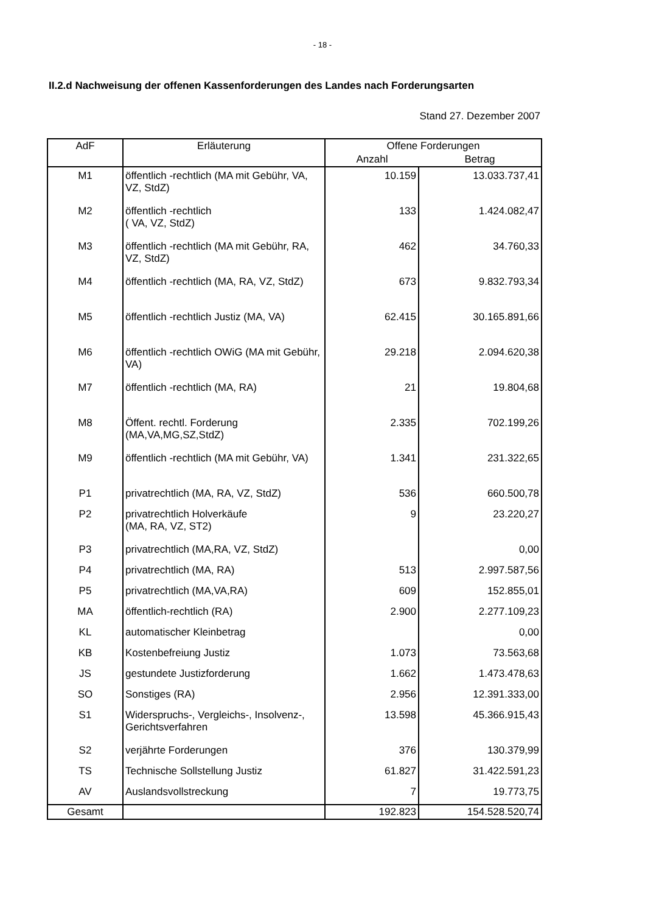- 18 -
II.2.d Nachweisung der offenen Kassenforderungen des Landes nach Forderungsarten
Stand 27. Dezember 2007
| AdF | Erläuterung | Offene Forderungen | |
| --- | --- | --- | --- |
| | | Anzahl | Betrag |
| M1 | öffentlich -rechtlich (MA mit Gebühr, VA, VZ, StdZ) | 10.159 | 13.033.737,41 |
| M2 | öffentlich -rechtlich ( VA, VZ, StdZ) | 133 | 1.424.082,47 |
| M3 | öffentlich -rechtlich (MA mit Gebühr, RA, VZ, StdZ) | 462 | 34.760,33 |
| M4 | öffentlich -rechtlich (MA, RA, VZ, StdZ) | 673 | 9.832.793,34 |
| M5 | öffentlich -rechtlich Justiz (MA, VA) | 62.415 | 30.165.891,66 |
| M6 | öffentlich -rechtlich OWiG (MA mit Gebühr, VA) | 29.218 | 2.094.620,38 |
| M7 | öffentlich -rechtlich (MA, RA) | 21 | 19.804,68 |
| M8 | Öffent. rechtl. Forderung (MA,VA,MG,SZ,StdZ) | 2.335 | 702.199,26 |
| M9 | öffentlich -rechtlich (MA mit Gebühr, VA) | 1.341 | 231.322,65 |
| P1 | privatrechtlich (MA, RA, VZ, StdZ) | 536 | 660.500,78 |
| P2 | privatrechtlich Holverkäufe (MA, RA, VZ, ST2) | 9 | 23.220,27 |
| P3 | privatrechtlich (MA,RA, VZ, StdZ) | | 0,00 |
| P4 | privatrechtlich (MA, RA) | 513 | 2.997.587,56 |
| P5 | privatrechtlich (MA,VA,RA) | 609 | 152.855,01 |
| MA | öffentlich-rechtlich (RA) | 2.900 | 2.277.109,23 |
| KL | automatischer Kleinbetrag | | 0,00 |
| KB | Kostenbefreiung Justiz | 1.073 | 73.563,68 |
| JS | gestundete Justizforderung | 1.662 | 1.473.478,63 |
| SO | Sonstiges (RA) | 2.956 | 12.391.333,00 |
| S1 | Widerspruchs-, Vergleichs-, Insolvenz-, Gerichtsverfahren | 13.598 | 45.366.915,43 |
| S2 | verjährte Forderungen | 376 | 130.379,99 |
| TS | Technische Sollstellung Justiz | 61.827 | 31.422.591,23 |
| AV | Auslandsvollstreckung | 7 | 19.773,75 |
| Gesamt | | 192.823 | 154.528.520,74 |